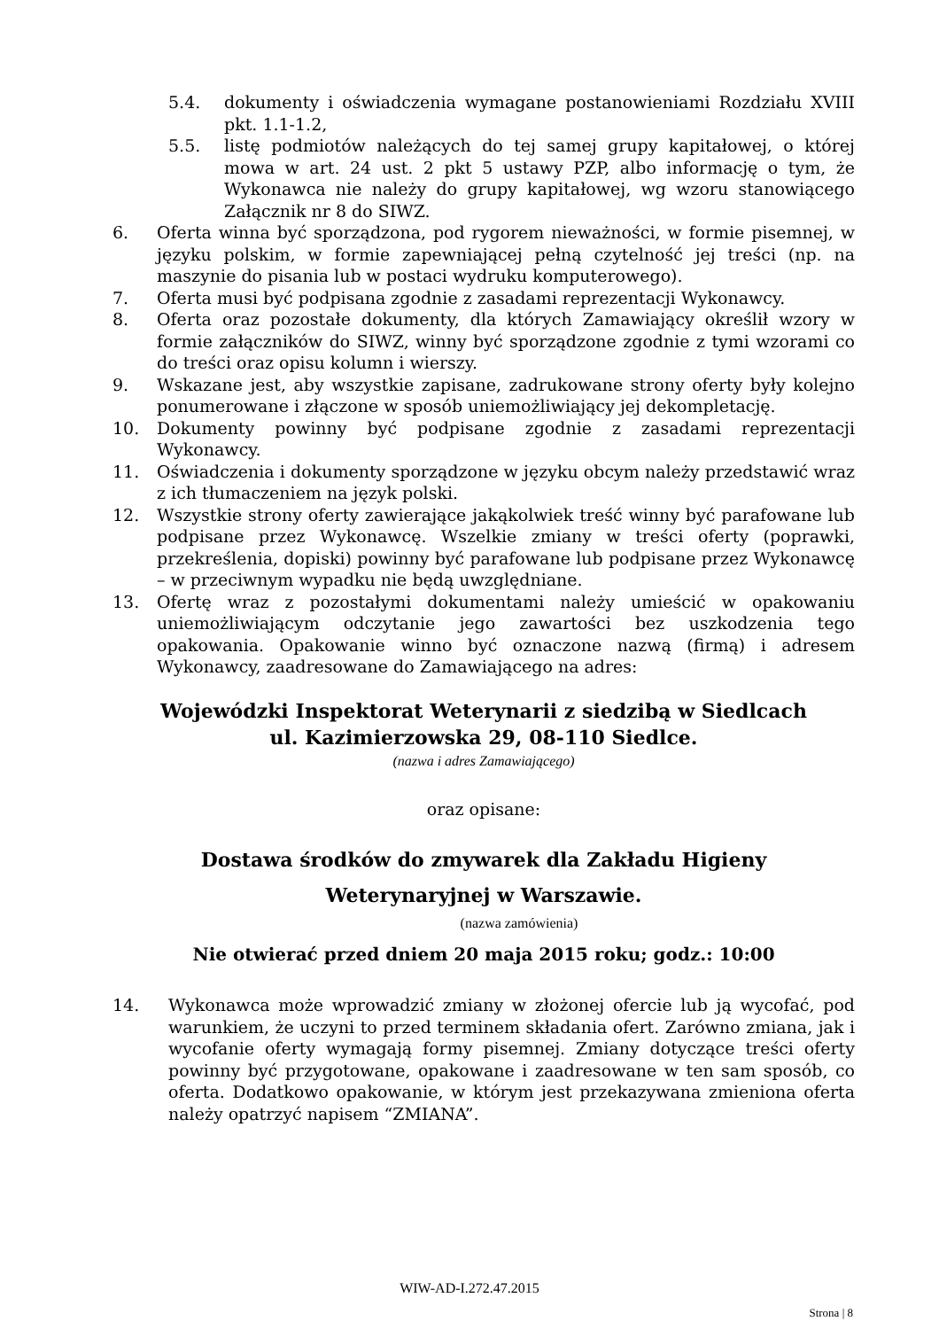5.4. dokumenty i oświadczenia wymagane postanowieniami Rozdziału XVIII pkt. 1.1-1.2,
5.5. listę podmiotów należących do tej samej grupy kapitałowej, o której mowa w art. 24 ust. 2 pkt 5 ustawy PZP, albo informację o tym, że Wykonawca nie należy do grupy kapitałowej, wg wzoru stanowiącego Załącznik nr 8 do SIWZ.
6. Oferta winna być sporządzona, pod rygorem nieważności, w formie pisemnej, w języku polskim, w formie zapewniającej pełną czytelność jej treści (np. na maszynie do pisania lub w postaci wydruku komputerowego).
7. Oferta musi być podpisana zgodnie z zasadami reprezentacji Wykonawcy.
8. Oferta oraz pozostałe dokumenty, dla których Zamawiający określił wzory w formie załączników do SIWZ, winny być sporządzone zgodnie z tymi wzorami co do treści oraz opisu kolumn i wierszy.
9. Wskazane jest, aby wszystkie zapisane, zadrukowane strony oferty były kolejno ponumerowane i złączone w sposób uniemożliwiający jej dekompletację.
10. Dokumenty powinny być podpisane zgodnie z zasadami reprezentacji Wykonawcy.
11. Oświadczenia i dokumenty sporządzone w języku obcym należy przedstawić wraz z ich tłumaczeniem na język polski.
12. Wszystkie strony oferty zawierające jakąkolwiek treść winny być parafowane lub podpisane przez Wykonawcę. Wszelkie zmiany w treści oferty (poprawki, przekreślenia, dopiski) powinny być parafowane lub podpisane przez Wykonawcę – w przeciwnym wypadku nie będą uwzględniane.
13. Ofertę wraz z pozostałymi dokumentami należy umieścić w opakowaniu uniemożliwiającym odczytanie jego zawartości bez uszkodzenia tego opakowania. Opakowanie winno być oznaczone nazwą (firmą) i adresem Wykonawcy, zaadresowane do Zamawiającego na adres:
Wojewódzki Inspektorat Weterynarii z siedzibą w Siedlcach
ul. Kazimierzowska 29, 08-110 Siedlce.
(nazwa i adres Zamawiającego)
oraz opisane:
Dostawa środków do zmywarek dla Zakładu Higieny
Weterynaryjnej w Warszawie.
(nazwa zamówienia)
Nie otwierać przed dniem 20 maja 2015 roku; godz.: 10:00
14. Wykonawca może wprowadzić zmiany w złożonej ofercie lub ją wycofać, pod warunkiem, że uczyni to przed terminem składania ofert. Zarówno zmiana, jak i wycofanie oferty wymagają formy pisemnej. Zmiany dotyczące treści oferty powinny być przygotowane, opakowane i zaadresowane w ten sam sposób, co oferta. Dodatkowo opakowanie, w którym jest przekazywana zmieniona oferta należy opatrzyć napisem “ZMIANA”.
WIW-AD-I.272.47.2015
Strona | 8